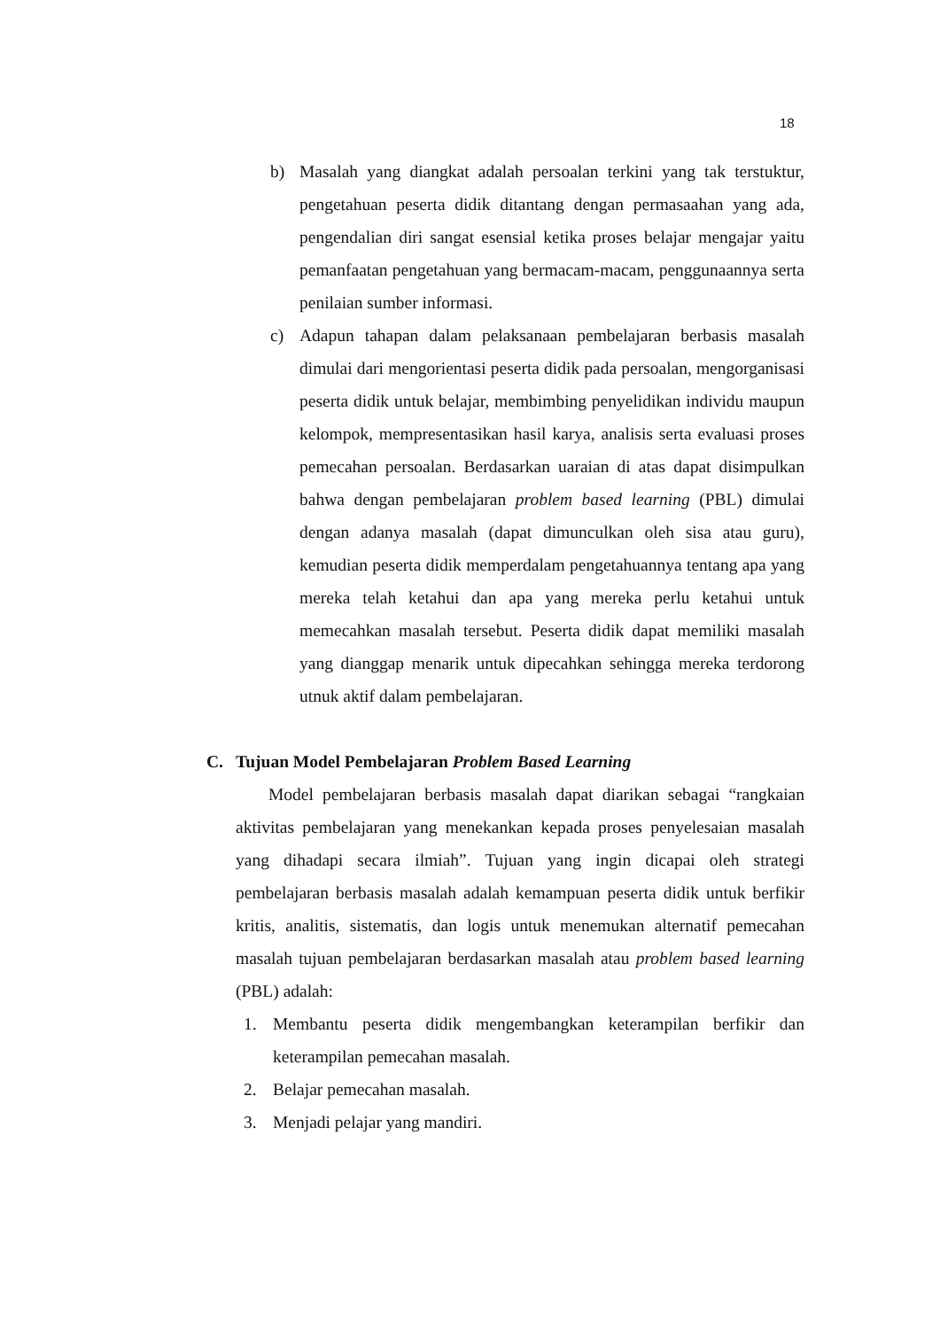18
b) Masalah yang diangkat adalah persoalan terkini yang tak terstuktur, pengetahuan peserta didik ditantang dengan permasaahan yang ada, pengendalian diri sangat esensial ketika proses belajar mengajar yaitu pemanfaatan pengetahuan yang bermacam-macam, penggunaannya serta penilaian sumber informasi.
c) Adapun tahapan dalam pelaksanaan pembelajaran berbasis masalah dimulai dari mengorientasi peserta didik pada persoalan, mengorganisasi peserta didik untuk belajar, membimbing penyelidikan individu maupun kelompok, mempresentasikan hasil karya, analisis serta evaluasi proses pemecahan persoalan. Berdasarkan uaraian di atas dapat disimpulkan bahwa dengan pembelajaran problem based learning (PBL) dimulai dengan adanya masalah (dapat dimunculkan oleh sisa atau guru), kemudian peserta didik memperdalam pengetahuannya tentang apa yang mereka telah ketahui dan apa yang mereka perlu ketahui untuk memecahkan masalah tersebut. Peserta didik dapat memiliki masalah yang dianggap menarik untuk dipecahkan sehingga mereka terdorong utnuk aktif dalam pembelajaran.
C. Tujuan Model Pembelajaran Problem Based Learning
Model pembelajaran berbasis masalah dapat diarikan sebagai “rangkaian aktivitas pembelajaran yang menekankan kepada proses penyelesaian masalah yang dihadapi secara ilmiah”. Tujuan yang ingin dicapai oleh strategi pembelajaran berbasis masalah adalah kemampuan peserta didik untuk berfikir kritis, analitis, sistematis, dan logis untuk menemukan alternatif pemecahan masalah tujuan pembelajaran berdasarkan masalah atau problem based learning (PBL) adalah:
1. Membantu peserta didik mengembangkan keterampilan berfikir dan keterampilan pemecahan masalah.
2. Belajar pemecahan masalah.
3. Menjadi pelajar yang mandiri.